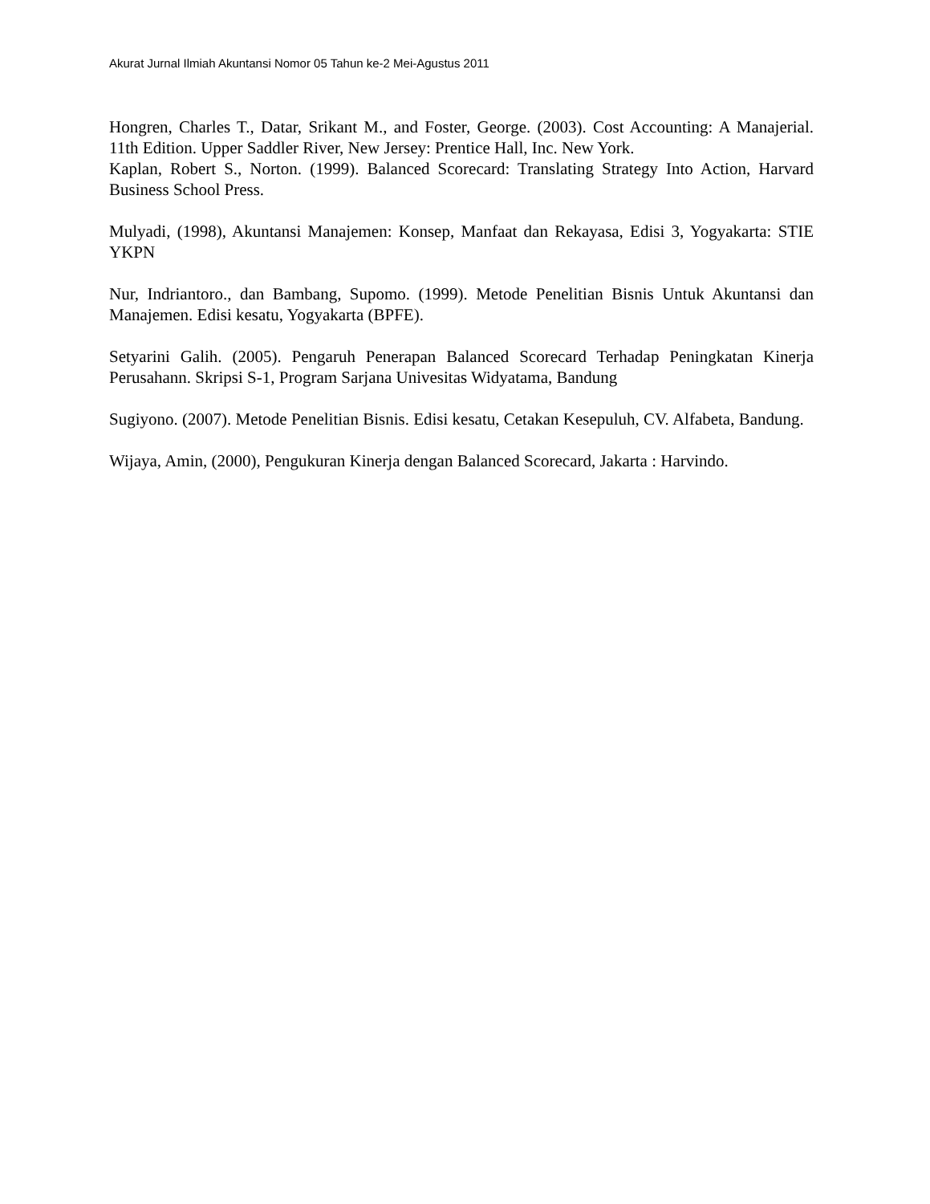Akurat Jurnal Ilmiah Akuntansi Nomor 05 Tahun ke-2 Mei-Agustus 2011
Hongren, Charles T., Datar, Srikant M., and Foster, George. (2003). Cost Accounting: A Manajerial. 11th Edition. Upper Saddler River, New Jersey: Prentice Hall, Inc. New York.
Kaplan, Robert S., Norton. (1999). Balanced Scorecard: Translating Strategy Into Action, Harvard Business School Press.
Mulyadi, (1998), Akuntansi Manajemen: Konsep, Manfaat dan Rekayasa, Edisi 3, Yogyakarta: STIE YKPN
Nur, Indriantoro., dan Bambang, Supomo. (1999). Metode Penelitian Bisnis Untuk Akuntansi dan Manajemen. Edisi kesatu, Yogyakarta (BPFE).
Setyarini Galih. (2005). Pengaruh Penerapan Balanced Scorecard Terhadap Peningkatan Kinerja Perusahann. Skripsi S-1, Program Sarjana Univesitas Widyatama, Bandung
Sugiyono. (2007). Metode Penelitian Bisnis. Edisi kesatu, Cetakan Kesepuluh, CV. Alfabeta, Bandung.
Wijaya, Amin, (2000), Pengukuran Kinerja dengan Balanced Scorecard, Jakarta : Harvindo.